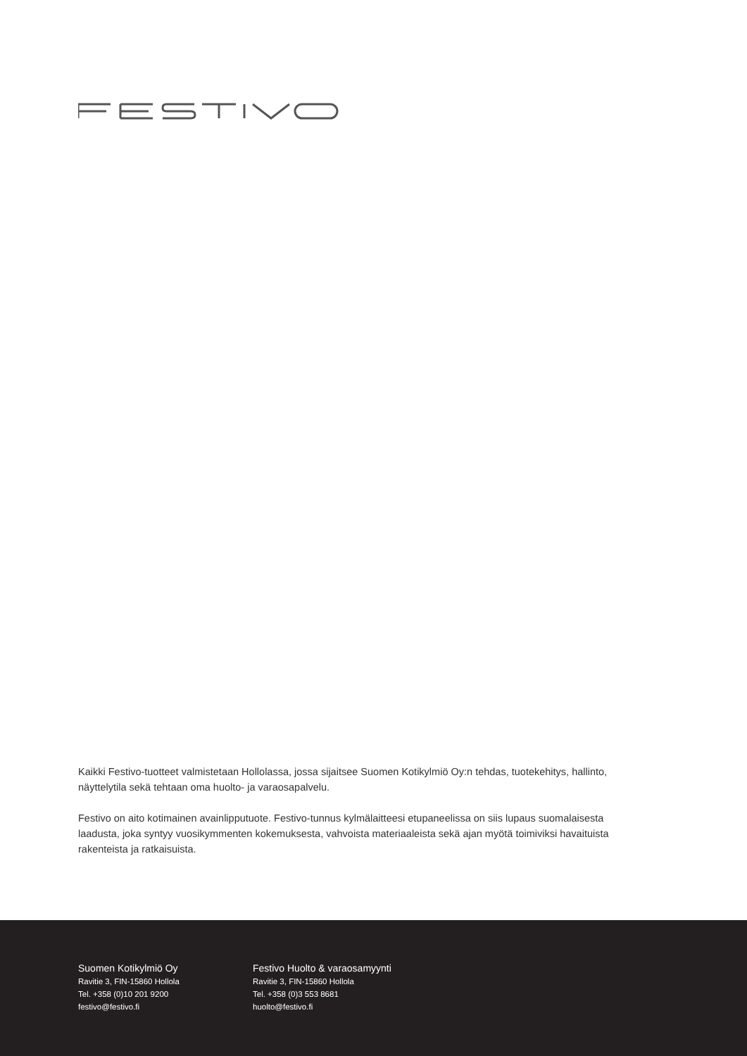Kaikki Festivo-tuotteet valmistetaan Hollolassa, jossa sijaitsee Suomen Kotikylmiö Oy:n tehdas, tuotekehitys, hallinto, näyttelytila sekä tehtaan oma huolto- ja varaosapalvelu.
Festivo on aito kotimainen avainlipputuote. Festivo-tunnus kylmälaitteesi etupaneelissa on siis lupaus suomalaisesta laadusta, joka syntyy vuosikymmenten kokemuksesta, vahvoista materiaaleista sekä ajan myötä toimiviksi havaituista rakenteista ja ratkaisuista.
Suomen Kotikylmiö Oy
Ravitie 3, FIN-15860 Hollola
Tel. +358 (0)10 201 9200
festivo@festivo.fi
Festivo Huolto & varaosamyynti
Ravitie 3, FIN-15860 Hollola
Tel. +358 (0)3 553 8681
huolto@festivo.fi